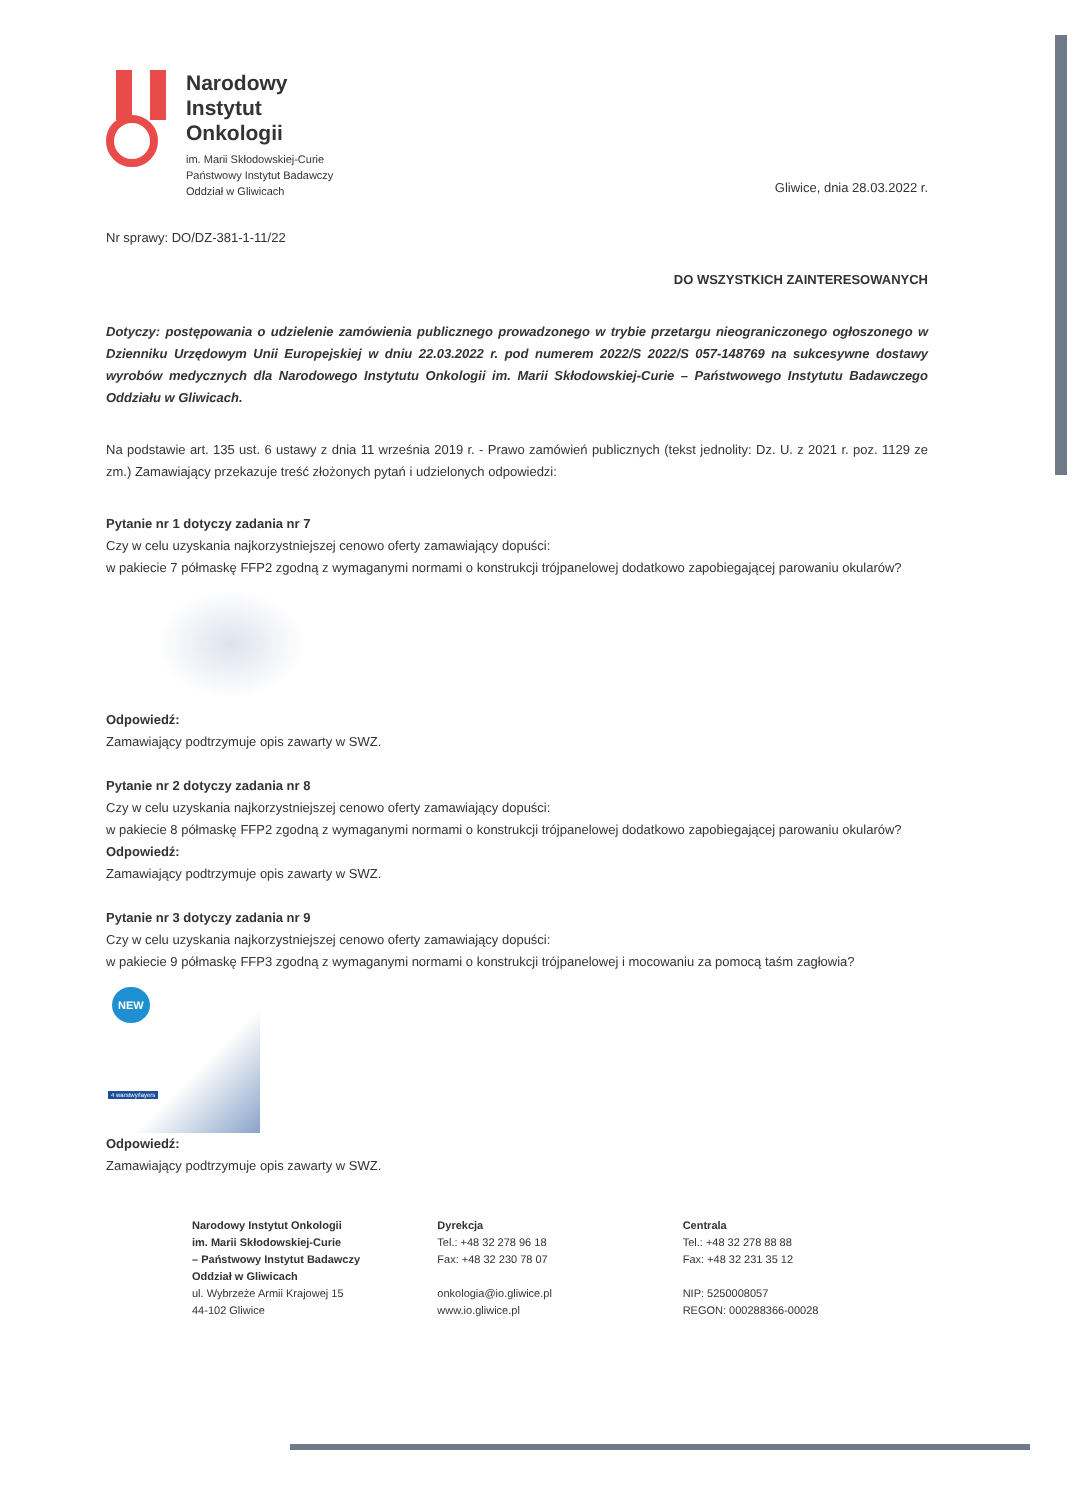Narodowy
Instytut
Onkologii
im. Marii Skłodowskiej-Curie
Państwowy Instytut Badawczy
Oddział w Gliwicach
Gliwice, dnia 28.03.2022 r.
Nr sprawy: DO/DZ-381-1-11/22
DO WSZYSTKICH ZAINTERESOWANYCH
Dotyczy: postępowania o udzielenie zamówienia publicznego prowadzonego w trybie przetargu nieograniczonego ogłoszonego w Dzienniku Urzędowym Unii Europejskiej w dniu 22.03.2022 r. pod numerem 2022/S 2022/S 057-148769 na sukcesywne dostawy wyrobów medycznych dla Narodowego Instytutu Onkologii im. Marii Skłodowskiej-Curie – Państwowego Instytutu Badawczego Oddziału w Gliwicach.
Na podstawie art. 135 ust. 6 ustawy z dnia 11 września 2019 r. - Prawo zamówień publicznych (tekst jednolity: Dz. U. z 2021 r. poz. 1129 ze zm.) Zamawiający przekazuje treść złożonych pytań i udzielonych odpowiedzi:
Pytanie nr 1 dotyczy zadania nr 7
Czy w celu uzyskania najkorzystniejszej cenowo oferty zamawiający dopuści:
w pakiecie 7 półmaskę FFP2 zgodną z wymaganymi normami o konstrukcji trójpanelowej dodatkowo zapobiegającej parowaniu okularów?
Odpowiedź:
Zamawiający podtrzymuje opis zawarty w SWZ.
Pytanie nr 2 dotyczy zadania nr 8
Czy w celu uzyskania najkorzystniejszej cenowo oferty zamawiający dopuści:
w pakiecie 8 półmaskę FFP2 zgodną z wymaganymi normami o konstrukcji trójpanelowej dodatkowo zapobiegającej parowaniu okularów?
Odpowiedź:
Zamawiający podtrzymuje opis zawarty w SWZ.
Pytanie nr 3 dotyczy zadania nr 9
Czy w celu uzyskania najkorzystniejszej cenowo oferty zamawiający dopuści:
w pakiecie 9 półmaskę FFP3 zgodną z wymaganymi normami o konstrukcji trójpanelowej i mocowaniu za pomocą taśm zagłowia?
NEW
4 warstwy/layers
Odpowiedź:
Zamawiający podtrzymuje opis zawarty w SWZ.
Narodowy Instytut Onkologii
im. Marii Skłodowskiej-Curie
– Państwowy Instytut Badawczy
Oddział w Gliwicach
ul. Wybrzeże Armii Krajowej 15
44-102 Gliwice
Dyrekcja
Tel.: +48 32 278 96 18
Fax: +48 32 230 78 07
onkologia@io.gliwice.pl
www.io.gliwice.pl
Centrala
Tel.: +48 32 278 88 88
Fax: +48 32 231 35 12
NIP: 5250008057
REGON: 000288366-00028